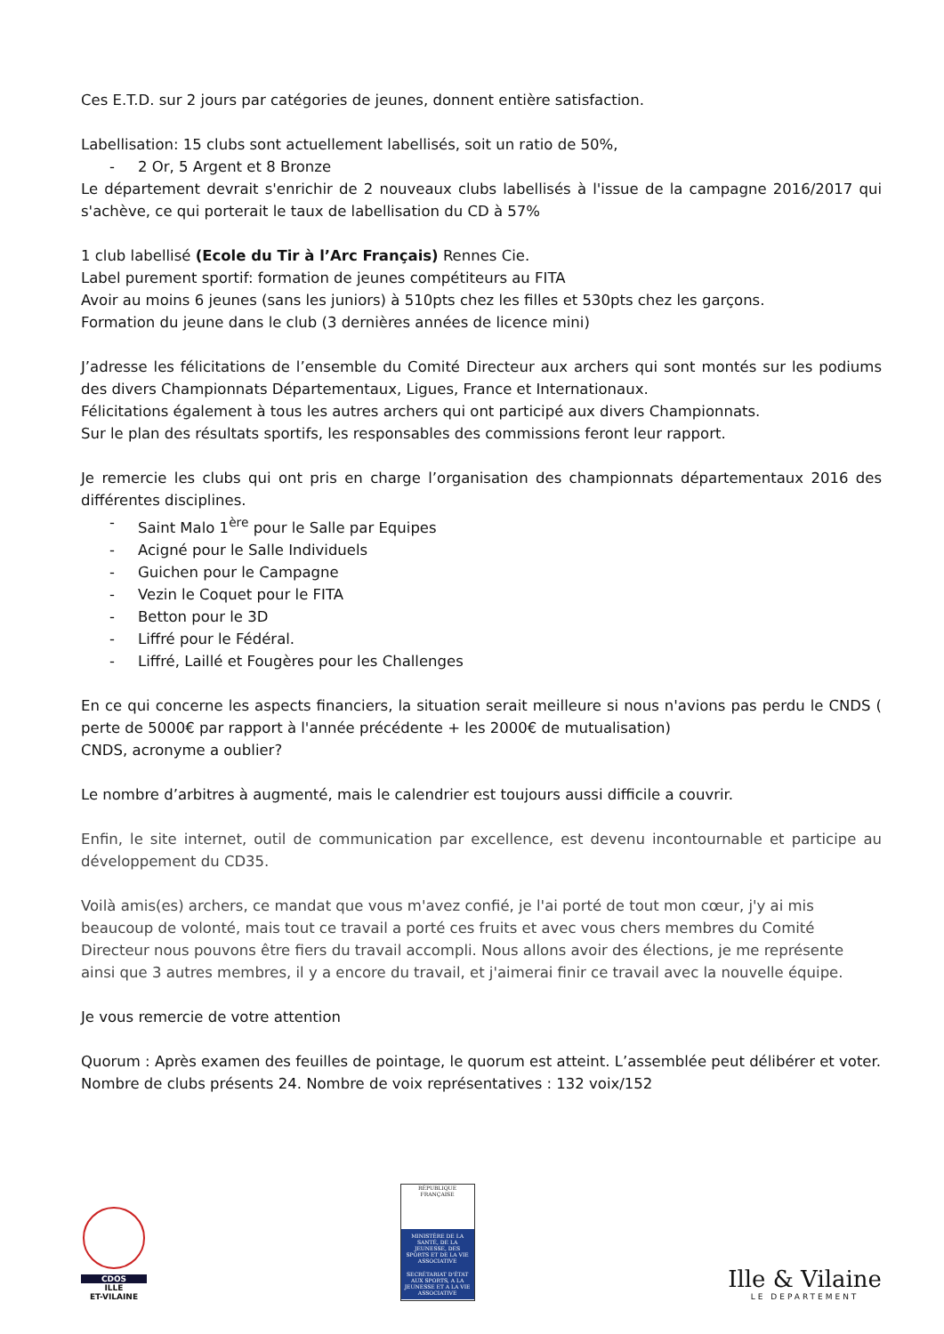Ces E.T.D. sur 2 jours par catégories de jeunes, donnent entière satisfaction.
Labellisation: 15 clubs sont actuellement labellisés, soit un ratio de 50%,
- 2 Or, 5 Argent et 8 Bronze
Le département devrait s'enrichir de 2 nouveaux clubs labellisés à l'issue de la campagne 2016/2017 qui s'achève, ce qui porterait le taux de labellisation du CD à 57%
1 club labellisé (Ecole du Tir à l’Arc Français) Rennes Cie.
Label purement sportif: formation de jeunes compétiteurs au FITA
Avoir au moins 6 jeunes (sans les juniors) à 510pts chez les filles et 530pts chez les garçons.
Formation du jeune dans le club (3 dernières années de licence mini)
J’adresse les félicitations de l’ensemble du Comité Directeur aux archers qui sont montés sur les podiums des divers Championnats Départementaux, Ligues, France et Internationaux.
Félicitations également à tous les autres archers qui ont participé aux divers Championnats.
Sur le plan des résultats sportifs, les responsables des commissions feront leur rapport.
Je remercie les clubs qui ont pris en charge l’organisation des championnats départementaux 2016 des différentes disciplines.
- Saint Malo 1<sup>ère</sup> pour le Salle par Equipes
- Acigné pour le Salle Individuels
- Guichen pour le Campagne
- Vezin le Coquet pour le FITA
- Betton pour le 3D
- Liffré pour le Fédéral.
- Liffré, Laillé et Fougères pour les Challenges
En ce qui concerne les aspects financiers, la situation serait meilleure si nous n'avions pas perdu le CNDS ( perte de 5000€ par rapport à l'année précédente + les 2000€ de mutualisation)
CNDS, acronyme a oublier?
Le nombre d’arbitres à augmenté, mais le calendrier est toujours aussi difficile a couvrir.
Enfin, le site internet, outil de communication par excellence, est devenu incontournable et participe au développement du CD35.
Voilà amis(es) archers, ce mandat que vous m'avez confié, je l'ai porté de tout mon cœur, j'y ai mis beaucoup de volonté, mais tout ce travail a porté ces fruits et avec vous chers membres du Comité Directeur nous pouvons être fiers du travail accompli. Nous allons avoir des élections, je me représente ainsi que 3 autres membres, il y a encore du travail, et j'aimerai finir ce travail avec la nouvelle équipe.
Je vous remercie de votre attention
Quorum : Après examen des feuilles de pointage, le quorum est atteint. L’assemblée peut délibérer et voter.
Nombre de clubs présents 24. Nombre de voix représentatives : 132 voix/152
CDOS
ILLE
ET-VILAINE
RÉPUBLIQUE FRANÇAISE
MINISTÈRE DE LA SANTÉ, DE LA JEUNESSE, DES SPORTS ET DE LA VIE ASSOCIATIVE
SECRÉTARIAT D'ÉTAT AUX SPORTS, A LA JEUNESSE ET A LA VIE ASSOCIATIVE
Ille & Vilaine
LE DEPARTEMENT